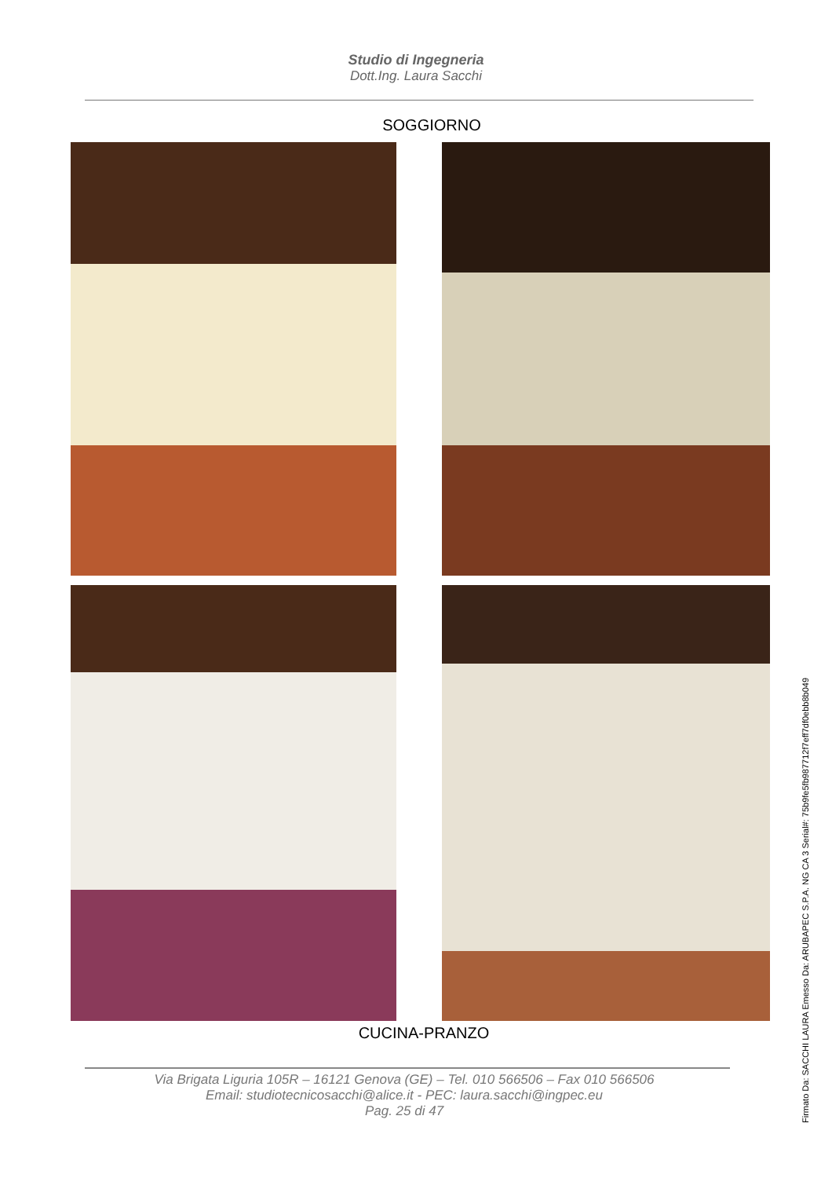Studio di Ingegneria
Dott.Ing. Laura Sacchi
SOGGIORNO
CUCINA-PRANZO
Via Brigata Liguria 105R – 16121 Genova (GE) – Tel. 010 566506 – Fax 010 566506
Email: studiotecnicosacchi@alice.it - PEC: laura.sacchi@ingpec.eu
Pag. 25 di 47
Firmato Da: SACCHI LAURA Emesso Da: ARUBAPEC S.P.A. NG CA 3 Serial#: 75b9fe5fb987712f7eff7df0ebb8b049